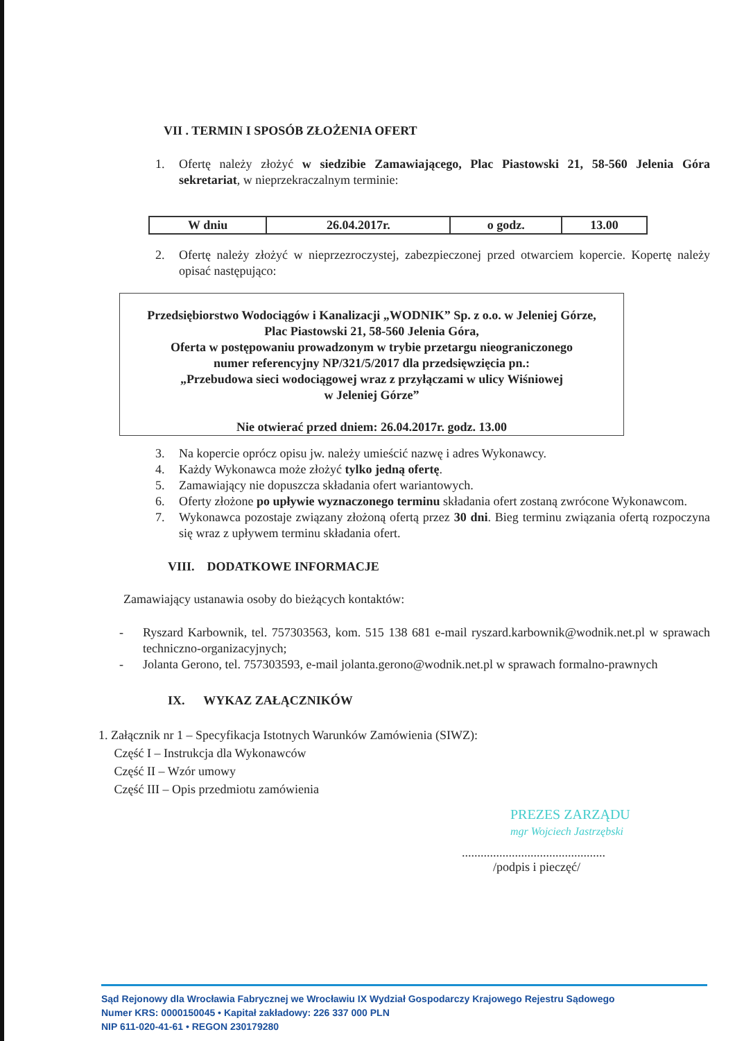VII . TERMIN I SPOSÓB ZŁOŻENIA OFERT
1. Ofertę należy złożyć w siedzibie Zamawiającego, Plac Piastowski 21, 58-560 Jelenia Góra sekretariat, w nieprzekraczalnym terminie:
| W dniu | 26.04.2017r. | o godz. | 13.00 |
2. Ofertę należy złożyć w nieprzezroczystej, zabezpieczonej przed otwarciem kopercie. Kopertę należy opisać następująco:
Przedsiębiorstwo Wodociągów i Kanalizacji „WODNIK” Sp. z o.o. w Jeleniej Górze,
Plac Piastowski 21, 58-560 Jelenia Góra,
Oferta w postępowaniu prowadzonym w trybie przetargu nieograniczonego
numer referencyjny NP/321/5/2017 dla przedsięwzięcia pn.:
„Przebudowa sieci wodociągowej wraz z przyłączami w ulicy Wiśniowej
w Jeleniej Górze”
Nie otwierać przed dniem: 26.04.2017r. godz. 13.00
3. Na kopercie oprócz opisu jw. należy umieścić nazwę i adres Wykonawcy.
4. Każdy Wykonawca może złożyć tylko jedną ofertę.
5. Zamawiający nie dopuszcza składania ofert wariantowych.
6. Oferty złożone po upływie wyznaczonego terminu składania ofert zostaną zwrócone Wykonawcom.
7. Wykonawca pozostaje związany złożoną ofertą przez 30 dni. Bieg terminu związania ofertą rozpoczyna się wraz z upływem terminu składania ofert.
VIII. DODATKOWE INFORMACJE
Zamawiający ustanawia osoby do bieżących kontaktów:
- Ryszard Karbownik, tel. 757303563, kom. 515 138 681 e-mail ryszard.karbownik@wodnik.net.pl w sprawach techniczno-organizacyjnych;
- Jolanta Gerono, tel. 757303593, e-mail jolanta.gerono@wodnik.net.pl w sprawach formalno-prawnych
IX. WYKAZ ZAŁĄCZNIKÓW
1. Załącznik nr 1 – Specyfikacja Istotnych Warunków Zamówienia (SIWZ):
Część I – Instrukcja dla Wykonawców
Część II – Wzór umowy
Część III – Opis przedmiotu zamówienia
PREZES ZARZĄDU
mgr Wojciech Jastrzębski
..............................................
/podpis i pieczęć/
Sąd Rejonowy dla Wrocławia Fabrycznej we Wrocławiu IX Wydział Gospodarczy Krajowego Rejestru Sądowego
Numer KRS: 0000150045 • Kapitał zakładowy: 226 337 000 PLN
NIP 611-020-41-61 • REGON 230179280